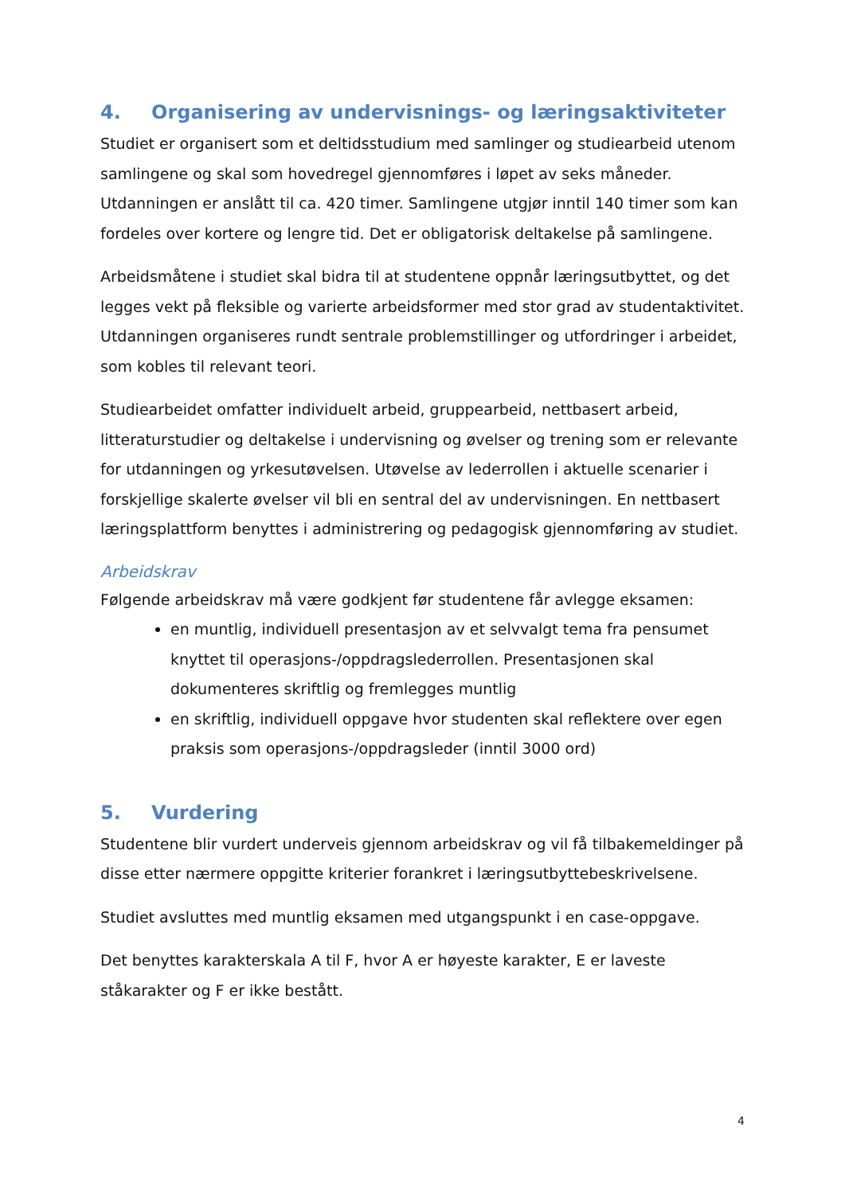4. Organisering av undervisnings- og læringsaktiviteter
Studiet er organisert som et deltidsstudium med samlinger og studiearbeid utenom samlingene og skal som hovedregel gjennomføres i løpet av seks måneder. Utdanningen er anslått til ca. 420 timer. Samlingene utgjør inntil 140 timer som kan fordeles over kortere og lengre tid. Det er obligatorisk deltakelse på samlingene.
Arbeidsmåtene i studiet skal bidra til at studentene oppnår læringsutbyttet, og det legges vekt på fleksible og varierte arbeidsformer med stor grad av studentaktivitet. Utdanningen organiseres rundt sentrale problemstillinger og utfordringer i arbeidet, som kobles til relevant teori.
Studiearbeidet omfatter individuelt arbeid, gruppearbeid, nettbasert arbeid, litteraturstudier og deltakelse i undervisning og øvelser og trening som er relevante for utdanningen og yrkesutøvelsen. Utøvelse av lederrollen i aktuelle scenarier i forskjellige skalerte øvelser vil bli en sentral del av undervisningen. En nettbasert læringsplattform benyttes i administrering og pedagogisk gjennomføring av studiet.
Arbeidskrav
Følgende arbeidskrav må være godkjent før studentene får avlegge eksamen:
en muntlig, individuell presentasjon av et selvvalgt tema fra pensumet knyttet til operasjons-/oppdragslederrollen. Presentasjonen skal dokumenteres skriftlig og fremlegges muntlig
en skriftlig, individuell oppgave hvor studenten skal reflektere over egen praksis som operasjons-/oppdragsleder (inntil 3000 ord)
5. Vurdering
Studentene blir vurdert underveis gjennom arbeidskrav og vil få tilbakemeldinger på disse etter nærmere oppgitte kriterier forankret i læringsutbyttebeskrivelsene.
Studiet avsluttes med muntlig eksamen med utgangspunkt i en case-oppgave.
Det benyttes karakterskala A til F, hvor A er høyeste karakter, E er laveste ståkarakter og F er ikke bestått.
4